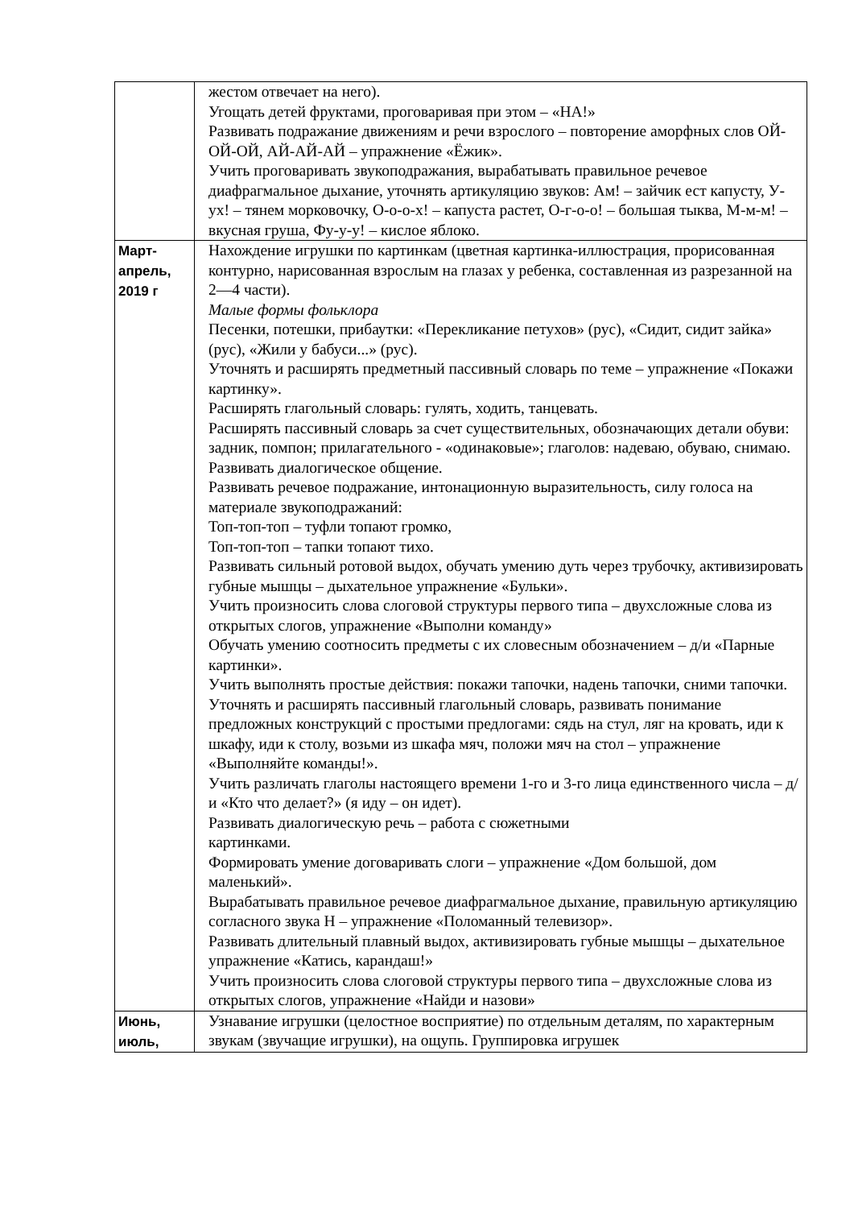| | жестом отвечает на него). Угощать детей фруктами, проговаривая при этом – «НА!» Развивать подражание движениям и речи взрослого – повторение аморфных слов ОЙ-ОЙ-ОЙ, АЙ-АЙ-АЙ – упражнение «Ёжик». Учить проговаривать звукоподражания, вырабатывать правильное речевое диафрагмальное дыхание, уточнять артикуляцию звуков: Ам! – зайчик ест капусту, У-ух! – тянем морковочку, О-о-о-х! – капуста растет, О-г-о-о! – большая тыква, М-м-м! – вкусная груша, Фу-у-у! – кислое яблоко. |
| Март- апрель, 2019 г | Нахождение игрушки по картинкам (цветная картинка-иллюстрация, прорисованная контурно, нарисованная взрослым на глазах у ребенка, составленная из разрезанной на 2—4 части). Малые формы фольклора Песенки, потешки, прибаутки: «Перекликание петухов» (рус), «Сидит, сидит зайка» (рус), «Жили у бабуси...» (рус). Уточнять и расширять предметный пассивный словарь по теме – упражнение «Покажи картинку». Расширять глагольный словарь: гулять, ходить, танцевать. Расширять пассивный словарь за счет существительных, обозначающих детали обуви: задник, помпон; прилагательного - «одинаковые»; глаголов: надеваю, обуваю, снимаю. Развивать диалогическое общение. Развивать речевое подражание, интонационную выразительность, силу голоса на материале звукоподражаний: Топ-топ-топ – туфли топают громко, Топ-топ-топ – тапки топают тихо. Развивать сильный ротовой выдох, обучать умению дуть через трубочку, активизировать губные мышцы – дыхательное упражнение «Бульки». Учить произносить слова слоговой структуры первого типа – двухсложные слова из открытых слогов, упражнение «Выполни команду» Обучать умению соотносить предметы с их словесным обозначением – д/и «Парные картинки». Учить выполнять простые действия: покажи тапочки, надень тапочки, сними тапочки. Уточнять и расширять пассивный глагольный словарь, развивать понимание предложных конструкций с простыми предлогами: сядь на стул, ляг на кровать, иди к шкафу, иди к столу, возьми из шкафа мяч, положи мяч на стол – упражнение «Выполняйте команды!». Учить различать глаголы настоящего времени 1-го и 3-го лица единственного числа – д/и «Кто что делает?» (я иду – он идет). Развивать диалогическую речь – работа с сюжетными картинками. Формировать умение договаривать слоги – упражнение «Дом большой, дом маленький». Вырабатывать правильное речевое диафрагмальное дыхание, правильную артикуляцию согласного звука Н – упражнение «Поломанный телевизор». Развивать длительный плавный выдох, активизировать губные мышцы – дыхательное упражнение «Катись, карандаш!» Учить произносить слова слоговой структуры первого типа – двухсложные слова из открытых слогов, упражнение «Найди и назови» |
| Июнь, июль, | Узнавание игрушки (целостное восприятие) по отдельным деталям, по характерным звукам (звучащие игрушки), на ощупь. Группировка игрушек |